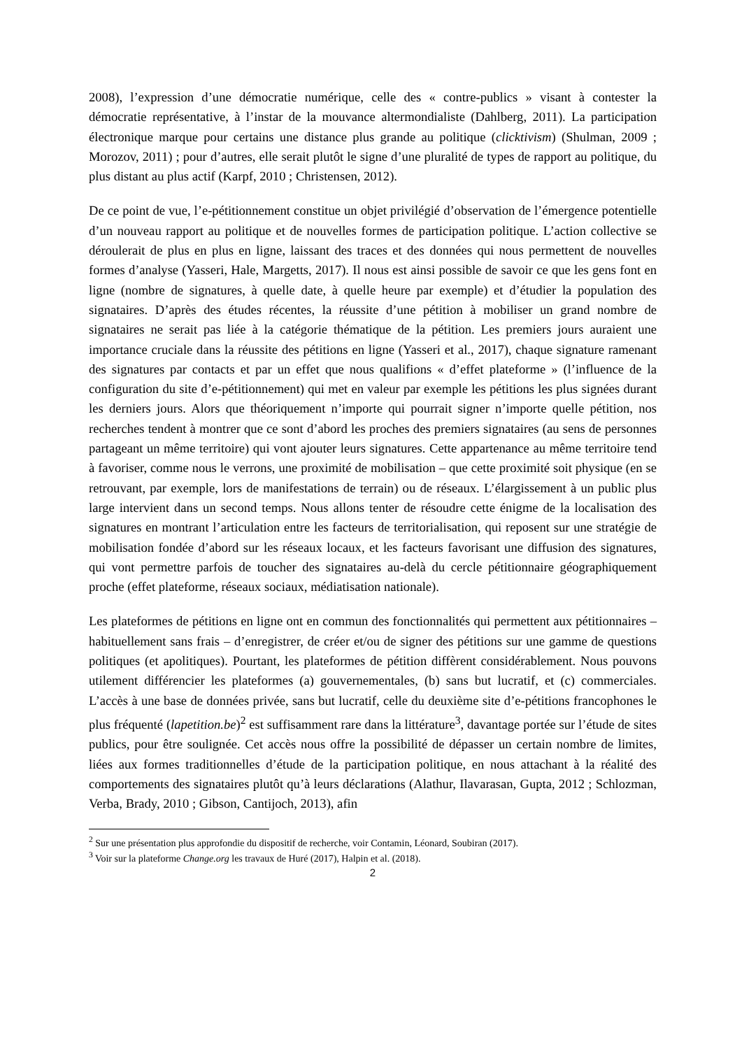2008), l’expression d’une démocratie numérique, celle des « contre-publics » visant à contester la démocratie représentative, à l’instar de la mouvance altermondialiste (Dahlberg, 2011). La participation électronique marque pour certains une distance plus grande au politique (clicktivism) (Shulman, 2009 ; Morozov, 2011) ; pour d’autres, elle serait plutôt le signe d’une pluralité de types de rapport au politique, du plus distant au plus actif (Karpf, 2010 ; Christensen, 2012).
De ce point de vue, l’e-pétitionnement constitue un objet privilégié d’observation de l’émergence potentielle d’un nouveau rapport au politique et de nouvelles formes de participation politique. L’action collective se déroulerait de plus en plus en ligne, laissant des traces et des données qui nous permettent de nouvelles formes d’analyse (Yasseri, Hale, Margetts, 2017). Il nous est ainsi possible de savoir ce que les gens font en ligne (nombre de signatures, à quelle date, à quelle heure par exemple) et d’étudier la population des signataires. D’après des études récentes, la réussite d’une pétition à mobiliser un grand nombre de signataires ne serait pas liée à la catégorie thématique de la pétition. Les premiers jours auraient une importance cruciale dans la réussite des pétitions en ligne (Yasseri et al., 2017), chaque signature ramenant des signatures par contacts et par un effet que nous qualifions « d’effet plateforme » (l’influence de la configuration du site d’e-pétitionnement) qui met en valeur par exemple les pétitions les plus signées durant les derniers jours. Alors que théoriquement n’importe qui pourrait signer n’importe quelle pétition, nos recherches tendent à montrer que ce sont d’abord les proches des premiers signataires (au sens de personnes partageant un même territoire) qui vont ajouter leurs signatures. Cette appartenance au même territoire tend à favoriser, comme nous le verrons, une proximité de mobilisation – que cette proximité soit physique (en se retrouvant, par exemple, lors de manifestations de terrain) ou de réseaux. L’élargissement à un public plus large intervient dans un second temps. Nous allons tenter de résoudre cette énigme de la localisation des signatures en montrant l’articulation entre les facteurs de territorialisation, qui reposent sur une stratégie de mobilisation fondée d’abord sur les réseaux locaux, et les facteurs favorisant une diffusion des signatures, qui vont permettre parfois de toucher des signataires au-delà du cercle pétitionnaire géographiquement proche (effet plateforme, réseaux sociaux, médiatisation nationale).
Les plateformes de pétitions en ligne ont en commun des fonctionnalités qui permettent aux pétitionnaires – habituellement sans frais – d’enregistrer, de créer et/ou de signer des pétitions sur une gamme de questions politiques (et apolitiques). Pourtant, les plateformes de pétition diffèrent considérablement. Nous pouvons utilement différencier les plateformes (a) gouvernementales, (b) sans but lucratif, et (c) commerciales. L’accès à une base de données privée, sans but lucratif, celle du deuxième site d’e-pétitions francophones le plus fréquenté (lapetition.be)<sup>2</sup> est suffisamment rare dans la littérature<sup>3</sup>, davantage portée sur l’étude de sites publics, pour être soulignée. Cet accès nous offre la possibilité de dépasser un certain nombre de limites, liées aux formes traditionnelles d’étude de la participation politique, en nous attachant à la réalité des comportements des signataires plutôt qu’à leurs déclarations (Alathur, Ilavarasan, Gupta, 2012 ; Schlozman, Verba, Brady, 2010 ; Gibson, Cantijoch, 2013), afin
<sup>2</sup> Sur une présentation plus approfondie du dispositif de recherche, voir Contamin, Léonard, Soubiran (2017).
<sup>3</sup> Voir sur la plateforme Change.org les travaux de Huré (2017), Halpin et al. (2018).
2